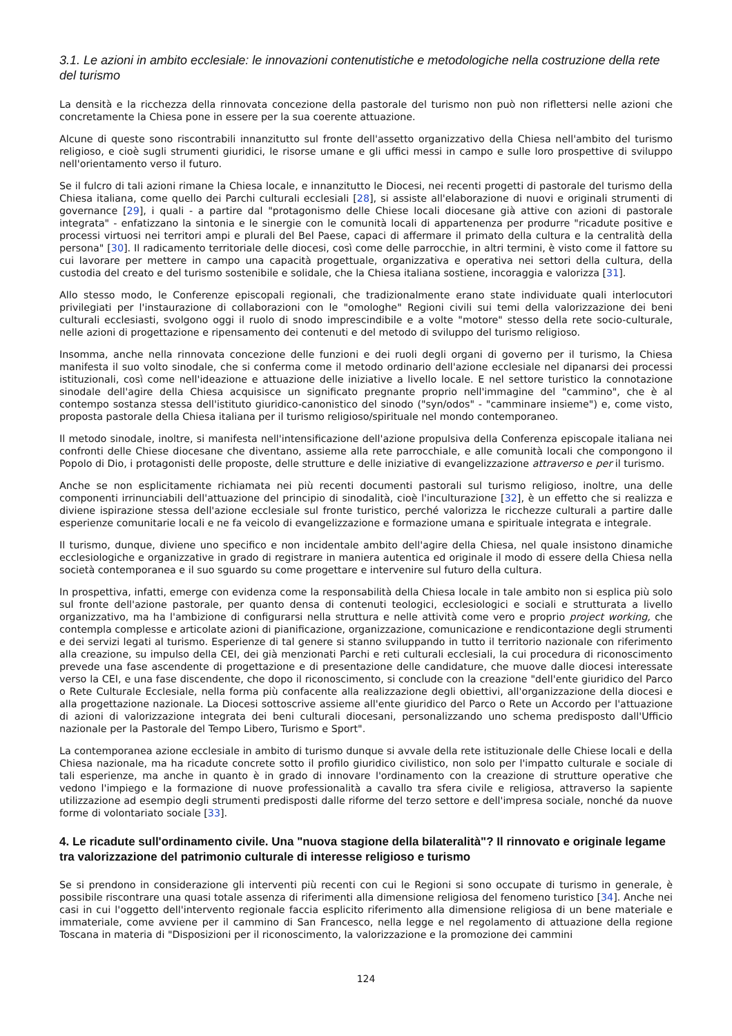3.1. Le azioni in ambito ecclesiale: le innovazioni contenutistiche e metodologiche nella costruzione della rete del turismo
La densità e la ricchezza della rinnovata concezione della pastorale del turismo non può non riflettersi nelle azioni che concretamente la Chiesa pone in essere per la sua coerente attuazione.
Alcune di queste sono riscontrabili innanzitutto sul fronte dell'assetto organizzativo della Chiesa nell'ambito del turismo religioso, e cioè sugli strumenti giuridici, le risorse umane e gli uffici messi in campo e sulle loro prospettive di sviluppo nell'orientamento verso il futuro.
Se il fulcro di tali azioni rimane la Chiesa locale, e innanzitutto le Diocesi, nei recenti progetti di pastorale del turismo della Chiesa italiana, come quello dei Parchi culturali ecclesiali [28], si assiste all'elaborazione di nuovi e originali strumenti di governance [29], i quali - a partire dal "protagonismo delle Chiese locali diocesane già attive con azioni di pastorale integrata" - enfatizzano la sintonia e le sinergie con le comunità locali di appartenenza per produrre "ricadute positive e processi virtuosi nei territori ampi e plurali del Bel Paese, capaci di affermare il primato della cultura e la centralità della persona" [30]. Il radicamento territoriale delle diocesi, così come delle parrocchie, in altri termini, è visto come il fattore su cui lavorare per mettere in campo una capacità progettuale, organizzativa e operativa nei settori della cultura, della custodia del creato e del turismo sostenibile e solidale, che la Chiesa italiana sostiene, incoraggia e valorizza [31].
Allo stesso modo, le Conferenze episcopali regionali, che tradizionalmente erano state individuate quali interlocutori privilegiati per l'instaurazione di collaborazioni con le "omologhe" Regioni civili sui temi della valorizzazione dei beni culturali ecclesiasti, svolgono oggi il ruolo di snodo imprescindibile e a volte "motore" stesso della rete socio-culturale, nelle azioni di progettazione e ripensamento dei contenuti e del metodo di sviluppo del turismo religioso.
Insomma, anche nella rinnovata concezione delle funzioni e dei ruoli degli organi di governo per il turismo, la Chiesa manifesta il suo volto sinodale, che si conferma come il metodo ordinario dell'azione ecclesiale nel dipanarsi dei processi istituzionali, così come nell'ideazione e attuazione delle iniziative a livello locale. E nel settore turistico la connotazione sinodale dell'agire della Chiesa acquisisce un significato pregnante proprio nell'immagine del "cammino", che è al contempo sostanza stessa dell'istituto giuridico-canonistico del sinodo ("syn/odos" - "camminare insieme") e, come visto, proposta pastorale della Chiesa italiana per il turismo religioso/spirituale nel mondo contemporaneo.
Il metodo sinodale, inoltre, si manifesta nell'intensificazione dell'azione propulsiva della Conferenza episcopale italiana nei confronti delle Chiese diocesane che diventano, assieme alla rete parrocchiale, e alle comunità locali che compongono il Popolo di Dio, i protagonisti delle proposte, delle strutture e delle iniziative di evangelizzazione attraverso e per il turismo.
Anche se non esplicitamente richiamata nei più recenti documenti pastorali sul turismo religioso, inoltre, una delle componenti irrinunciabili dell'attuazione del principio di sinodalità, cioè l'inculturazione [32], è un effetto che si realizza e diviene ispirazione stessa dell'azione ecclesiale sul fronte turistico, perché valorizza le ricchezze culturali a partire dalle esperienze comunitarie locali e ne fa veicolo di evangelizzazione e formazione umana e spirituale integrata e integrale.
Il turismo, dunque, diviene uno specifico e non incidentale ambito dell'agire della Chiesa, nel quale insistono dinamiche ecclesiologiche e organizzative in grado di registrare in maniera autentica ed originale il modo di essere della Chiesa nella società contemporanea e il suo sguardo su come progettare e intervenire sul futuro della cultura.
In prospettiva, infatti, emerge con evidenza come la responsabilità della Chiesa locale in tale ambito non si esplica più solo sul fronte dell'azione pastorale, per quanto densa di contenuti teologici, ecclesiologici e sociali e strutturata a livello organizzativo, ma ha l'ambizione di configurarsi nella struttura e nelle attività come vero e proprio project working, che contempla complesse e articolate azioni di pianificazione, organizzazione, comunicazione e rendicontazione degli strumenti e dei servizi legati al turismo. Esperienze di tal genere si stanno sviluppando in tutto il territorio nazionale con riferimento alla creazione, su impulso della CEI, dei già menzionati Parchi e reti culturali ecclesiali, la cui procedura di riconoscimento prevede una fase ascendente di progettazione e di presentazione delle candidature, che muove dalle diocesi interessate verso la CEI, e una fase discendente, che dopo il riconoscimento, si conclude con la creazione "dell'ente giuridico del Parco o Rete Culturale Ecclesiale, nella forma più confacente alla realizzazione degli obiettivi, all'organizzazione della diocesi e alla progettazione nazionale. La Diocesi sottoscrive assieme all'ente giuridico del Parco o Rete un Accordo per l'attuazione di azioni di valorizzazione integrata dei beni culturali diocesani, personalizzando uno schema predisposto dall'Ufficio nazionale per la Pastorale del Tempo Libero, Turismo e Sport".
La contemporanea azione ecclesiale in ambito di turismo dunque si avvale della rete istituzionale delle Chiese locali e della Chiesa nazionale, ma ha ricadute concrete sotto il profilo giuridico civilistico, non solo per l'impatto culturale e sociale di tali esperienze, ma anche in quanto è in grado di innovare l'ordinamento con la creazione di strutture operative che vedono l'impiego e la formazione di nuove professionalità a cavallo tra sfera civile e religiosa, attraverso la sapiente utilizzazione ad esempio degli strumenti predisposti dalle riforme del terzo settore e dell'impresa sociale, nonché da nuove forme di volontariato sociale [33].
4. Le ricadute sull'ordinamento civile. Una "nuova stagione della bilateralità"? Il rinnovato e originale legame tra valorizzazione del patrimonio culturale di interesse religioso e turismo
Se si prendono in considerazione gli interventi più recenti con cui le Regioni si sono occupate di turismo in generale, è possibile riscontrare una quasi totale assenza di riferimenti alla dimensione religiosa del fenomeno turistico [34]. Anche nei casi in cui l'oggetto dell'intervento regionale faccia esplicito riferimento alla dimensione religiosa di un bene materiale e immateriale, come avviene per il cammino di San Francesco, nella legge e nel regolamento di attuazione della regione Toscana in materia di "Disposizioni per il riconoscimento, la valorizzazione e la promozione dei cammini
124